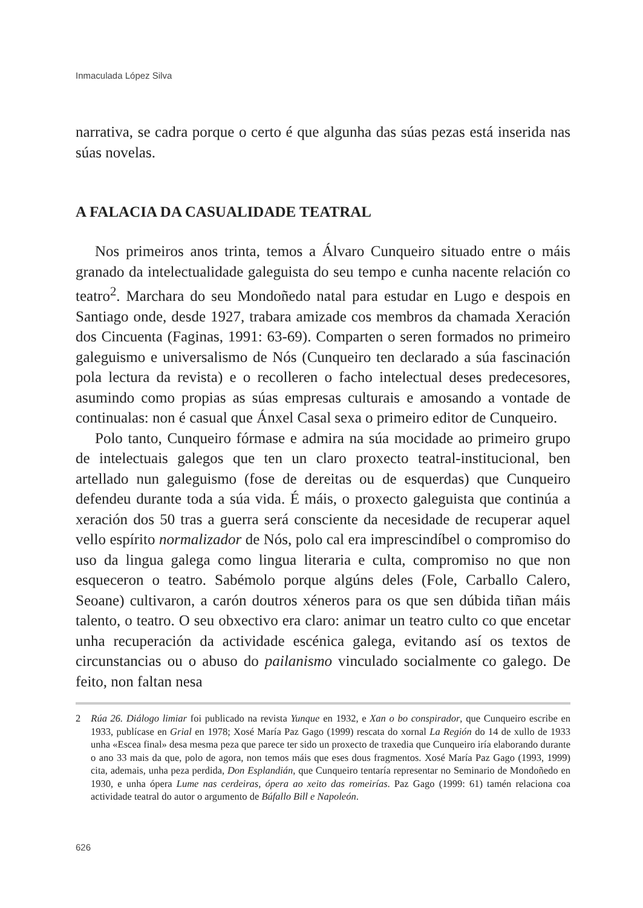Inmaculada López Silva
narrativa, se cadra porque o certo é que algunha das súas pezas está inserida nas súas novelas.
A FALACIA DA CASUALIDADE TEATRAL
Nos primeiros anos trinta, temos a Álvaro Cunqueiro situado entre o máis granado da intelectualidade galeguista do seu tempo e cunha nacente relación co teatro<sup>2</sup>. Marchara do seu Mondoñedo natal para estudar en Lugo e despois en Santiago onde, desde 1927, trabara amizade cos membros da chamada Xeración dos Cincuenta (Faginas, 1991: 63-69). Comparten o seren formados no primeiro galeguismo e universalismo de Nós (Cunqueiro ten declarado a súa fascinación pola lectura da revista) e o recolleren o facho intelectual deses predecesores, asumindo como propias as súas empresas culturais e amosando a vontade de continualas: non é casual que Ánxel Casal sexa o primeiro editor de Cunqueiro.
Polo tanto, Cunqueiro fórmase e admira na súa mocidade ao primeiro grupo de intelectuais galegos que ten un claro proxecto teatral-institucional, ben artellado nun galeguismo (fose de dereitas ou de esquerdas) que Cunqueiro defendeu durante toda a súa vida. É máis, o proxecto galeguista que continúa a xeración dos 50 tras a guerra será consciente da necesidade de recuperar aquel vello espírito normalizador de Nós, polo cal era imprescindíbel o compromiso do uso da lingua galega como lingua literaria e culta, compromiso no que non esqueceron o teatro. Sabémolo porque algúns deles (Fole, Carballo Calero, Seoane) cultivaron, a carón doutros xéneros para os que sen dúbida tiñan máis talento, o teatro. O seu obxectivo era claro: animar un teatro culto co que encetar unha recuperación da actividade escénica galega, evitando así os textos de circunstancias ou o abuso do pailanismo vinculado socialmente co galego. De feito, non faltan nesa
2 Rúa 26. Diálogo limiar foi publicado na revista Yunque en 1932, e Xan o bo conspirador, que Cunqueiro escribe en 1933, publícase en Grial en 1978; Xosé María Paz Gago (1999) rescata do xornal La Región do 14 de xullo de 1933 unha «Escea final» desa mesma peza que parece ter sido un proxecto de traxedia que Cunqueiro iría elaborando durante o ano 33 mais da que, polo de agora, non temos máis que eses dous fragmentos. Xosé María Paz Gago (1993, 1999) cita, ademais, unha peza perdida, Don Esplandián, que Cunqueiro tentaría representar no Seminario de Mondoñedo en 1930, e unha ópera Lume nas cerdeiras, ópera ao xeito das romeirías. Paz Gago (1999: 61) tamén relaciona coa actividade teatral do autor o argumento de Búfallo Bill e Napoleón.
626